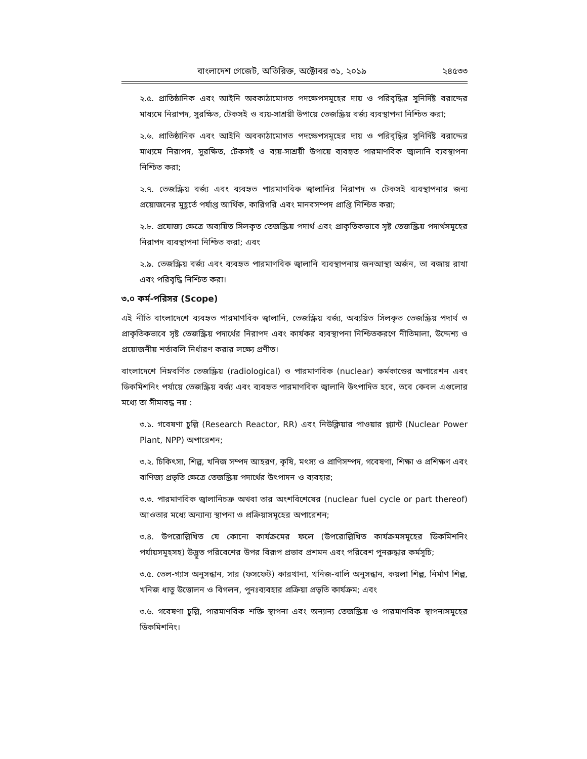বাংলাদেশ গেজেট, অতিরিক্ত, অক্টোবর ৩১, ২০১৯ ২৪৫৩৩
২.৫. প্রাতিষ্ঠানিক এবং আইনি অবকাঠামোগত পদক্ষেপসমূহের দায় ও পরিবৃদ্ধির সুনির্দিষ্ট বরাদ্দের মাধ্যমে নিরাপদ, সুরক্ষিত, টেকসই ও ব্যয়-সাশ্রয়ী উপায়ে তেজস্ক্রিয় বর্জ্য ব্যবস্থাপনা নিশ্চিত করা;
২.৬. প্রাতিষ্ঠানিক এবং আইনি অবকাঠামোগত পদক্ষেপসমূহের দায় ও পরিবৃদ্ধির সুনির্দিষ্ট বরাদ্দের মাধ্যমে নিরাপদ, সুরক্ষিত, টেকসই ও ব্যয়-সাশ্রয়ী উপায়ে ব্যবহৃত পারমাণবিক জ্বালানি ব্যবস্থাপনা নিশ্চিত করা;
২.৭. তেজস্ক্রিয় বর্জ্য এবং ব্যবহৃত পারমাণবিক জ্বালানির নিরাপদ ও টেকসই ব্যবস্থাপনার জন্য প্রয়োজনের মুহূর্তে পর্যাপ্ত আর্থিক, কারিগরি এবং মানবসম্পদ প্রাপ্তি নিশ্চিত করা;
২.৮. প্রযোজ্য ক্ষেত্রে অব্যয়িত সিলকৃত তেজস্ক্রিয় পদার্থ এবং প্রাকৃতিকভাবে সৃষ্ট তেজস্ক্রিয় পদার্থসমূহের নিরাপদ ব্যবস্থাপনা নিশ্চিত করা; এবং
২.৯. তেজস্ক্রিয় বর্জ্য এবং ব্যবহৃত পারমাণবিক জ্বালানি ব্যবস্থাপনায় জনআস্থা অর্জন, তা বজায় রাখা এবং পরিবৃদ্ধি নিশ্চিত করা।
৩.০ কর্ম-পরিসর (Scope)
এই নীতি বাংলাদেশে ব্যবহৃত পারমাণবিক জ্বালানি, তেজস্ক্রিয় বর্জ্য, অব্যয়িত সিলকৃত তেজস্ক্রিয় পদার্থ ও প্রাকৃতিকভাবে সৃষ্ট তেজস্ক্রিয় পদার্থের নিরাপদ এবং কার্যকর ব্যবস্থাপনা নিশ্চিতকরণে নীতিমালা, উদ্দেশ্য ও প্রয়োজনীয় শর্তাবলি নির্ধারণ করার লক্ষ্যে প্রণীত।
বাংলাদেশে নিম্নবর্ণিত তেজস্ক্রিয় (radiological) ও পারমাণবিক (nuclear) কর্মকাণ্ডের অপারেশন এবং ডিকমিশনিং পর্যায়ে তেজস্ক্রিয় বর্জ্য এবং ব্যবহৃত পারমাণবিক জ্বালানি উৎপাদিত হবে, তবে কেবল এগুলোর মধ্যে তা সীমাবদ্ধ নয় :
৩.১. গবেষণা চুল্লি (Research Reactor, RR) এবং নিউক্লিয়ার পাওয়ার প্ল্যান্ট (Nuclear Power Plant, NPP) অপারেশন;
৩.২. চিকিৎসা, শিল্প, খনিজ সম্পদ আহরণ, কৃষি, মৎস্য ও প্রাণিসম্পদ, গবেষণা, শিক্ষা ও প্রশিক্ষণ এবং বাণিজ্য প্রভৃতি ক্ষেত্রে তেজস্ক্রিয় পদার্থের উৎপাদন ও ব্যবহার;
৩.৩. পারমাণবিক জ্বালানিচক্র অথবা তার অংশবিশেষের (nuclear fuel cycle or part thereof) আওতার মধ্যে অন্যান্য স্থাপনা ও প্রক্রিয়াসমূহের অপারেশন;
৩.৪. উপরোল্লিখিত যে কোনো কার্যক্রমের ফলে (উপরোল্লিখিত কার্যক্রমসমূহের ডিকমিশনিং পর্যায়সমূহসহ) উদ্ভূত পরিবেশের উপর বিরূপ প্রভাব প্রশমন এবং পরিবেশ পুনরুদ্ধার কর্মসূচি;
৩.৫. তেল-গ্যাস অনুসন্ধান, সার (ফসফেট) কারখানা, খনিজ-বালি অনুসন্ধান, কয়লা শিল্প, নির্মাণ শিল্প, খনিজ ধাতু উত্তোলন ও বিগলন, পুনঃব্যবহার প্রক্রিয়া প্রভৃতি কার্যক্রম; এবং
৩.৬. গবেষণা চুল্লি, পারমাণবিক শক্তি স্থাপনা এবং অন্যান্য তেজস্ক্রিয় ও পারমাণবিক স্থাপনাসমূহের ডিকমিশনিং।